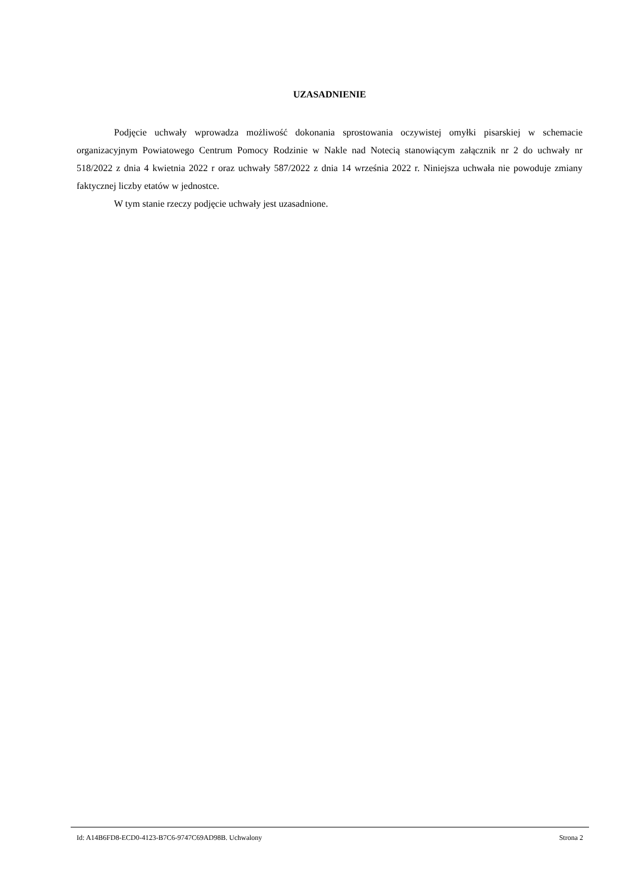UZASADNIENIE
Podjęcie uchwały wprowadza możliwość dokonania sprostowania oczywistej omyłki pisarskiej w schemacie organizacyjnym Powiatowego Centrum Pomocy Rodzinie w Nakle nad Notecią stanowiącym załącznik nr 2 do uchwały nr 518/2022 z dnia 4 kwietnia 2022 r oraz uchwały 587/2022 z dnia 14 września 2022 r. Niniejsza uchwała nie powoduje zmiany faktycznej liczby etatów w jednostce.
W tym stanie rzeczy podjęcie uchwały jest uzasadnione.
Id: A14B6FD8-ECD0-4123-B7C6-9747C69AD98B. Uchwalony Strona 2